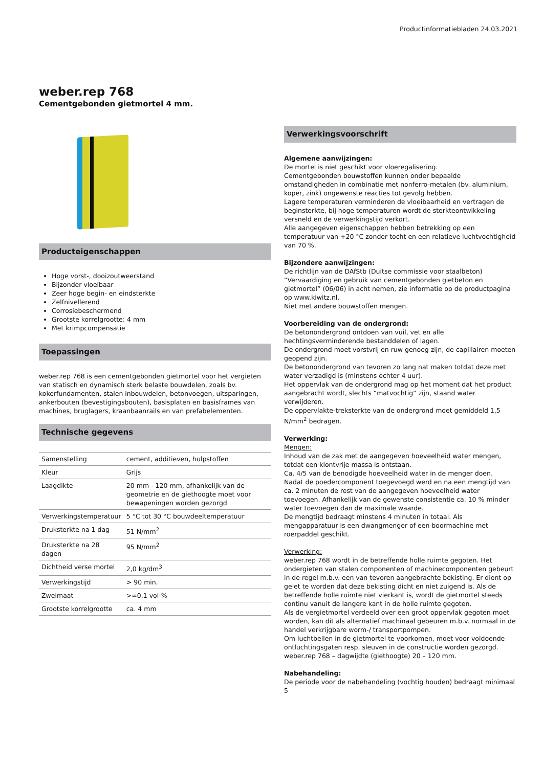Productinformatiebladen 24.03.2021
weber.rep 768
Cementgebonden gietmortel 4 mm.
Producteigenschappen
Hoge vorst-, dooizoutweerstand
Bijzonder vloeibaar
Zeer hoge begin- en eindsterkte
Zelfnivellerend
Corrosiebeschermend
Grootste korrelgrootte: 4 mm
Met krimpcompensatie
Toepassingen
weber.rep 768 is een cementgebonden gietmortel voor het vergieten van statisch en dynamisch sterk belaste bouwdelen, zoals bv. kokerfundamenten, stalen inbouwdelen, betonvoegen, uitsparingen, ankerbouten (bevestigingsbouten), basisplaten en basisframes van machines, bruglagers, kraanbaanrails en van prefabelementen.
Technische gegevens
| Samenstelling | cement, additieven, hulpstoffen |
| Kleur | Grijs |
| Laagdikte | 20 mm - 120 mm, afhankelijk van de geometrie en de giethoogte moet voor bewapeningen worden gezorgd |
| Verwerkingstemperatuur | 5 °C tot 30 °C bouwdeeltemperatuur |
| Druksterkte na 1 dag | 51 N/mm<sup>2</sup> |
| Druksterkte na 28 dagen | 95 N/mm<sup>2</sup> |
| Dichtheid verse mortel | 2,0 kg/dm<sup>3</sup> |
| Verwerkingstijd | > 90 min. |
| Zwelmaat | >=0,1 vol-% |
| Grootste korrelgrootte | ca. 4 mm |
Verwerkingsvoorschrift
Algemene aanwijzingen:
De mortel is niet geschikt voor vloeregalisering.
Cementgebonden bouwstoffen kunnen onder bepaalde omstandigheden in combinatie met nonferro-metalen (bv. aluminium, koper, zink) ongewenste reacties tot gevolg hebben.
Lagere temperaturen verminderen de vloeibaarheid en vertragen de beginsterkte, bij hoge temperaturen wordt de sterkteontwikkeling versneld en de verwerkingstijd verkort.
Alle aangegeven eigenschappen hebben betrekking op een temperatuur van +20 °C zonder tocht en een relatieve luchtvochtigheid van 70 %.
Bijzondere aanwijzingen:
De richtlijn van de DAfStb (Duitse commissie voor staalbeton) “Vervaardiging en gebruik van cementgebonden gietbeton en gietmortel” (06/06) in acht nemen, zie informatie op de productpagina op www.kiwitz.nl.
Niet met andere bouwstoffen mengen.
Voorbereiding van de ondergrond:
De betonondergrond ontdoen van vuil, vet en alle hechtingsverminderende bestanddelen of lagen.
De ondergrond moet vorstvrij en ruw genoeg zijn, de capillairen moeten geopend zijn.
De betonondergrond van tevoren zo lang nat maken totdat deze met water verzadigd is (minstens echter 4 uur).
Het oppervlak van de ondergrond mag op het moment dat het product aangebracht wordt, slechts “matvochtig” zijn, staand water verwijderen.
De oppervlakte-treksterkte van de ondergrond moet gemiddeld 1,5 N/mm<sup>2</sup> bedragen.
Verwerking:
Mengen:
Inhoud van de zak met de aangegeven hoeveelheid water mengen, totdat een klontvrije massa is ontstaan.
Ca. 4/5 van de benodigde hoeveelheid water in de menger doen.
Nadat de poedercomponent toegevoegd werd en na een mengtijd van ca. 2 minuten de rest van de aangegeven hoeveelheid water toevoegen. Afhankelijk van de gewenste consistentie ca. 10 % minder water toevoegen dan de maximale waarde.
De mengtijd bedraagt minstens 4 minuten in totaal. Als mengapparatuur is een dwangmenger of een boormachine met roerpaddel geschikt.
Verwerking:
weber.rep 768 wordt in de betreffende holle ruimte gegoten. Het ondergieten van stalen componenten of machinecomponenten gebeurt in de regel m.b.v. een van tevoren aangebrachte bekisting. Er dient op gelet te worden dat deze bekisting dicht en niet zuigend is. Als de betreffende holle ruimte niet vierkant is, wordt de gietmortel steeds continu vanuit de langere kant in de holle ruimte gegoten.
Als de vergietmortel verdeeld over een groot oppervlak gegoten moet worden, kan dit als alternatief machinaal gebeuren m.b.v. normaal in de handel verkrijgbare worm-/ transportpompen.
Om luchtbellen in de gietmortel te voorkomen, moet voor voldoende ontluchtingsgaten resp. sleuven in de constructie worden gezorgd.
weber.rep 768 – dagwijdte (giethoogte) 20 – 120 mm.
Nabehandeling:
De periode voor de nabehandeling (vochtig houden) bedraagt minimaal 5